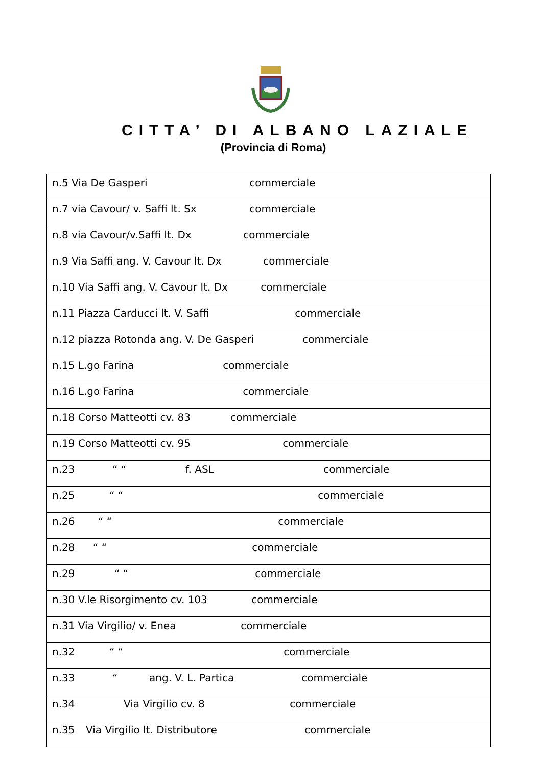CITTA’ DI ALBANO LAZIALE
(Provincia di Roma)
| n.5 Via De Gasperi commerciale |
| n.7 via Cavour/ v. Saffi lt. Sx commerciale |
| n.8 via Cavour/v.Saffi lt. Dx commerciale |
| n.9 Via Saffi ang. V. Cavour lt. Dx commerciale |
| n.10 Via Saffi ang. V. Cavour lt. Dx commerciale |
| n.11 Piazza Carducci lt. V. Saffi commerciale |
| n.12 piazza Rotonda ang. V. De Gasperi commerciale |
| n.15 L.go Farina commerciale |
| n.16 L.go Farina commerciale |
| n.18 Corso Matteotti cv. 83 commerciale |
| n.19 Corso Matteotti cv. 95 commerciale |
| n.23 “ “ f. ASL commerciale |
| n.25 “ “ commerciale |
| n.26 “ “ commerciale |
| n.28 “ “ commerciale |
| n.29 “ “ commerciale |
| n.30 V.le Risorgimento cv. 103 commerciale |
| n.31 Via Virgilio/ v. Enea commerciale |
| n.32 “ “ commerciale |
| n.33 “ ang. V. L. Partica commerciale |
| n.34 Via Virgilio cv. 8 commerciale |
| n.35 Via Virgilio lt. Distributore commerciale |